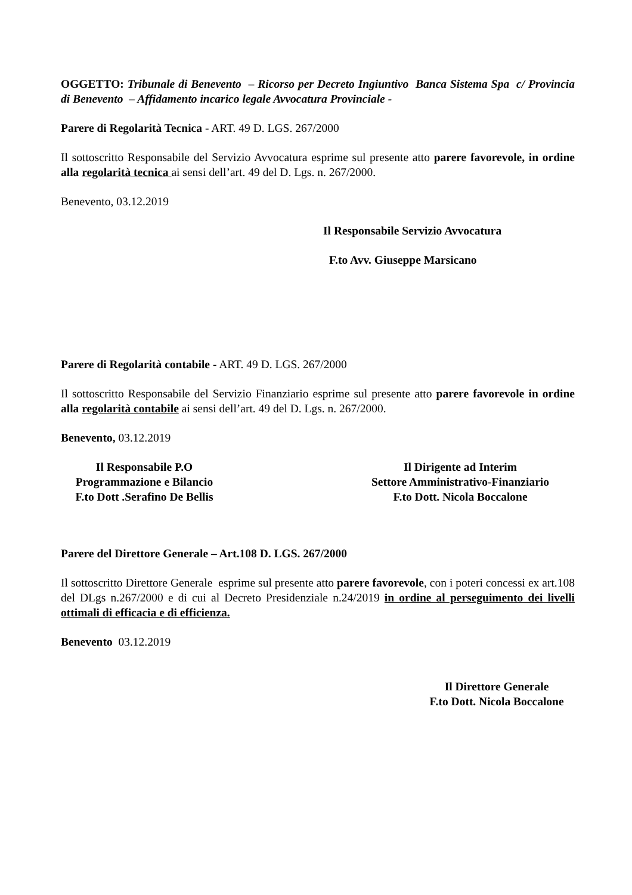OGGETTO: Tribunale di Benevento – Ricorso per Decreto Ingiuntivo Banca Sistema Spa c/ Provincia di Benevento – Affidamento incarico legale Avvocatura Provinciale -
Parere di Regolarità Tecnica - ART. 49 D. LGS. 267/2000
Il sottoscritto Responsabile del Servizio Avvocatura esprime sul presente atto parere favorevole, in ordine alla regolarità tecnica ai sensi dell’art. 49 del D. Lgs. n. 267/2000.
Benevento, 03.12.2019
Il Responsabile Servizio Avvocatura
F.to Avv. Giuseppe Marsicano
Parere di Regolarità contabile - ART. 49 D. LGS. 267/2000
Il sottoscritto Responsabile del Servizio Finanziario esprime sul presente atto parere favorevole in ordine alla regolarità contabile ai sensi dell’art. 49 del D. Lgs. n. 267/2000.
Benevento, 03.12.2019
Il Responsabile P.O
Programmazione e Bilancio
F.to Dott .Serafino De Bellis
Il Dirigente ad Interim
Settore Amministrativo-Finanziario
F.to Dott. Nicola Boccalone
Parere del Direttore Generale – Art.108 D. LGS. 267/2000
Il sottoscritto Direttore Generale esprime sul presente atto parere favorevole, con i poteri concessi ex art.108 del DLgs n.267/2000 e di cui al Decreto Presidenziale n.24/2019 in ordine al perseguimento dei livelli ottimali di efficacia e di efficienza.
Benevento 03.12.2019
Il Direttore Generale
F.to Dott. Nicola Boccalone